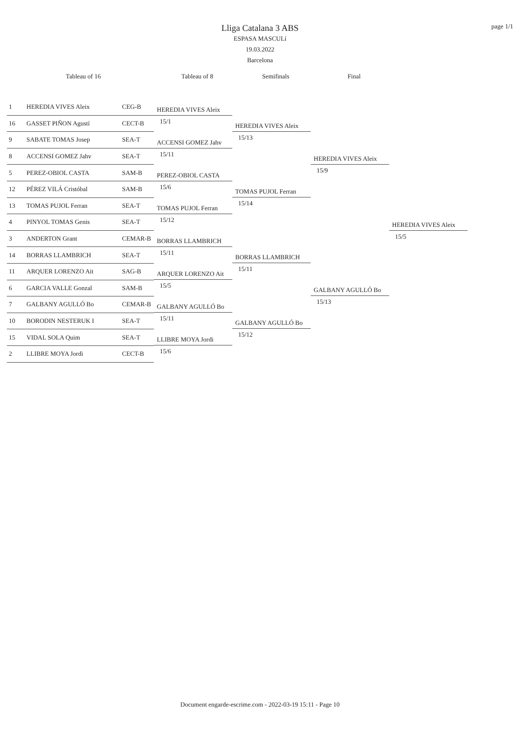page 1/1
Lliga Catalana 3 ABS
ESPASA MASCULí
19.03.2022
Barcelona
Tableau of 16 Tableau of 8 Semifinals Final
1 HEREDIA VIVES Aleix CEG-B
16 GASSET PIÑON Agustí CECT-B
9 SABATE TOMAS Josep SEA-T
8 ACCENSI GOMEZ Jahv SEA-T
5 PEREZ-OBIOL CASTA SAM-B
12 PÉREZ VILÁ Cristóbal SAM-B
13 TOMAS PUJOL Ferran SEA-T
4 PINYOL TOMAS Genis SEA-T
3 ANDERTON Grant CEMAR-B
14 BORRAS LLAMBRICH SEA-T
11 ARQUER LORENZO Ait SAG-B
6 GARCIA VALLE Gonzal SAM-B
7 GALBANY AGULLÓ Bo CEMAR-B
10 BORODIN NESTERUK I SEA-T
15 VIDAL SOLA Quim SEA-T
2 LLIBRE MOYA Jordi CECT-B
HEREDIA VIVES Aleix
15/1
ACCENSI GOMEZ Jahv
15/11
PEREZ-OBIOL CASTA
15/6
TOMAS PUJOL Ferran
15/12
BORRAS LLAMBRICH
15/11
ARQUER LORENZO Ait
15/5
GALBANY AGULLÓ Bo
15/11
LLIBRE MOYA Jordi
15/6
HEREDIA VIVES Aleix
15/13
TOMAS PUJOL Ferran
15/14
BORRAS LLAMBRICH
15/11
GALBANY AGULLÓ Bo
15/12
HEREDIA VIVES Aleix
15/9
GALBANY AGULLÓ Bo
15/13
HEREDIA VIVES Aleix
15/5
Document engarde-escrime.com - 2022-03-19 15:11 - Page 10